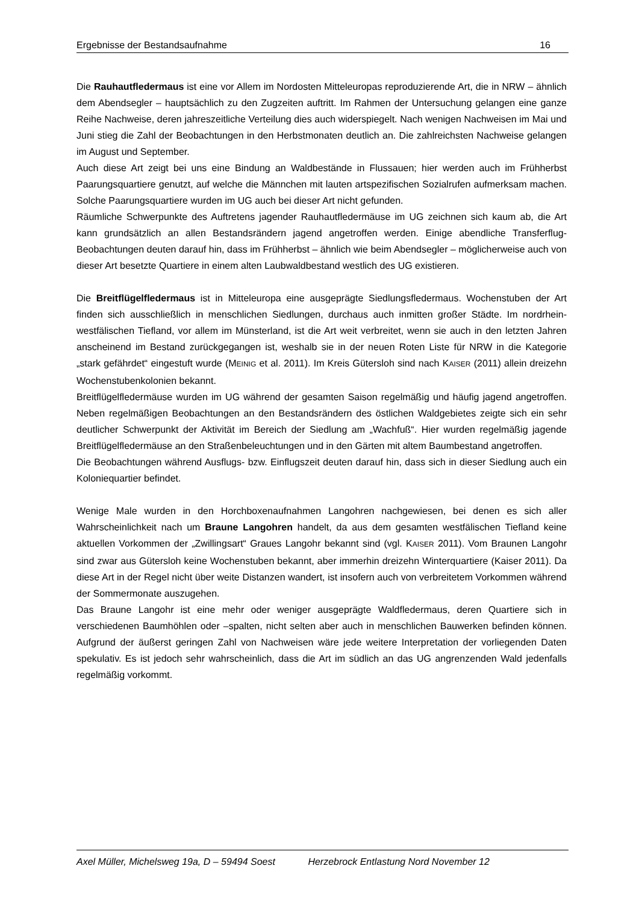Ergebnisse der Bestandsaufnahme 16
Die Rauhautfledermaus ist eine vor Allem im Nordosten Mitteleuropas reproduzierende Art, die in NRW – ähnlich dem Abendsegler – hauptsächlich zu den Zugzeiten auftritt. Im Rahmen der Untersuchung gelangen eine ganze Reihe Nachweise, deren jahreszeitliche Verteilung dies auch widerspiegelt. Nach wenigen Nachweisen im Mai und Juni stieg die Zahl der Beobachtungen in den Herbstmonaten deutlich an. Die zahlreichsten Nachweise gelangen im August und September.
Auch diese Art zeigt bei uns eine Bindung an Waldbestände in Flussauen; hier werden auch im Frühherbst Paarungsquartiere genutzt, auf welche die Männchen mit lauten artspezifischen Sozialrufen aufmerksam machen. Solche Paarungsquartiere wurden im UG auch bei dieser Art nicht gefunden.
Räumliche Schwerpunkte des Auftretens jagender Rauhautfledermäuse im UG zeichnen sich kaum ab, die Art kann grundsätzlich an allen Bestandsrändern jagend angetroffen werden. Einige abendliche Transferflug-Beobachtungen deuten darauf hin, dass im Frühherbst – ähnlich wie beim Abendsegler – möglicherweise auch von dieser Art besetzte Quartiere in einem alten Laubwaldbestand westlich des UG existieren.
Die Breitflügelfledermaus ist in Mitteleuropa eine ausgeprägte Siedlungsfledermaus. Wochenstuben der Art finden sich ausschließlich in menschlichen Siedlungen, durchaus auch inmitten großer Städte. Im nordrhein-westfälischen Tiefland, vor allem im Münsterland, ist die Art weit verbreitet, wenn sie auch in den letzten Jahren anscheinend im Bestand zurückgegangen ist, weshalb sie in der neuen Roten Liste für NRW in die Kategorie „stark gefährdet“ eingestuft wurde (MEINIG et al. 2011). Im Kreis Gütersloh sind nach KAISER (2011) allein dreizehn Wochenstubenkolonien bekannt.
Breitflügelfledermäuse wurden im UG während der gesamten Saison regelmäßig und häufig jagend angetroffen. Neben regelmäßigen Beobachtungen an den Bestandsrändern des östlichen Waldgebietes zeigte sich ein sehr deutlicher Schwerpunkt der Aktivität im Bereich der Siedlung am „Wachfuß“. Hier wurden regelmäßig jagende Breitflügelfledermäuse an den Straßenbeleuchtungen und in den Gärten mit altem Baumbestand angetroffen.
Die Beobachtungen während Ausflugs- bzw. Einflugszeit deuten darauf hin, dass sich in dieser Siedlung auch ein Koloniequartier befindet.
Wenige Male wurden in den Horchboxenaufnahmen Langohren nachgewiesen, bei denen es sich aller Wahrscheinlichkeit nach um Braune Langohren handelt, da aus dem gesamten westfälischen Tiefland keine aktuellen Vorkommen der „Zwillingsart“ Graues Langohr bekannt sind (vgl. KAISER 2011). Vom Braunen Langohr sind zwar aus Gütersloh keine Wochenstuben bekannt, aber immerhin dreizehn Winterquartiere (Kaiser 2011). Da diese Art in der Regel nicht über weite Distanzen wandert, ist insofern auch von verbreitetem Vorkommen während der Sommermonate auszugehen.
Das Braune Langohr ist eine mehr oder weniger ausgeprägte Waldfledermaus, deren Quartiere sich in verschiedenen Baumhöhlen oder –spalten, nicht selten aber auch in menschlichen Bauwerken befinden können. Aufgrund der äußerst geringen Zahl von Nachweisen wäre jede weitere Interpretation der vorliegenden Daten spekulativ. Es ist jedoch sehr wahrscheinlich, dass die Art im südlich an das UG angrenzenden Wald jedenfalls regelmäßig vorkommt.
Axel Müller, Michelsweg 19a, D – 59494 Soest Herzebrock Entlastung Nord November 12